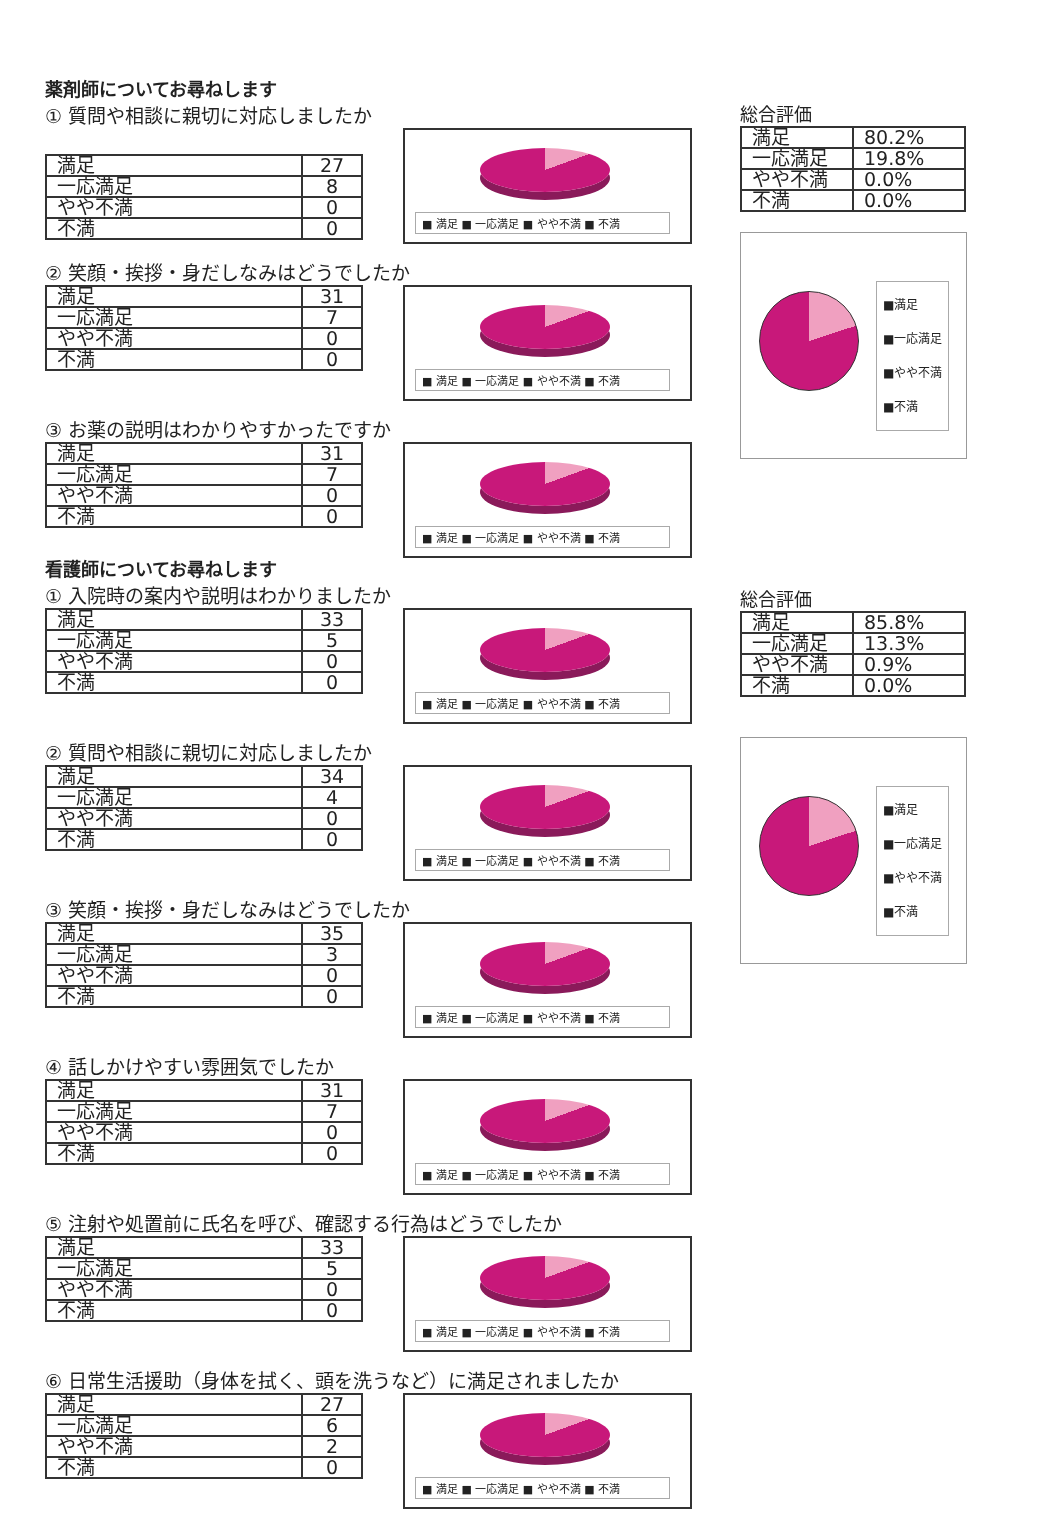薬剤師についてお尋ねします
① 質問や相談に親切に対応しましたか
| 満足 | 27 |
| 一応満足 | 8 |
| やや不満 | 0 |
| 不満 | 0 |
■ 満足 ■ 一応満足 ■ やや不満 ■ 不満
② 笑顔・挨拶・身だしなみはどうでしたか
| 満足 | 31 |
| 一応満足 | 7 |
| やや不満 | 0 |
| 不満 | 0 |
■ 満足 ■ 一応満足 ■ やや不満 ■ 不満
③ お薬の説明はわかりやすかったですか
| 満足 | 31 |
| 一応満足 | 7 |
| やや不満 | 0 |
| 不満 | 0 |
■ 満足 ■ 一応満足 ■ やや不満 ■ 不満
総合評価
| 満足 | 80.2% |
| 一応満足 | 19.8% |
| やや不満 | 0.0% |
| 不満 | 0.0% |
■満足
■一応満足
■やや不満
■不満
看護師についてお尋ねします
① 入院時の案内や説明はわかりましたか
| 満足 | 33 |
| 一応満足 | 5 |
| やや不満 | 0 |
| 不満 | 0 |
■ 満足 ■ 一応満足 ■ やや不満 ■ 不満
② 質問や相談に親切に対応しましたか
| 満足 | 34 |
| 一応満足 | 4 |
| やや不満 | 0 |
| 不満 | 0 |
■ 満足 ■ 一応満足 ■ やや不満 ■ 不満
③ 笑顔・挨拶・身だしなみはどうでしたか
| 満足 | 35 |
| 一応満足 | 3 |
| やや不満 | 0 |
| 不満 | 0 |
■ 満足 ■ 一応満足 ■ やや不満 ■ 不満
④ 話しかけやすい雰囲気でしたか
| 満足 | 31 |
| 一応満足 | 7 |
| やや不満 | 0 |
| 不満 | 0 |
■ 満足 ■ 一応満足 ■ やや不満 ■ 不満
⑤ 注射や処置前に氏名を呼び、確認する行為はどうでしたか
| 満足 | 33 |
| 一応満足 | 5 |
| やや不満 | 0 |
| 不満 | 0 |
■ 満足 ■ 一応満足 ■ やや不満 ■ 不満
⑥ 日常生活援助（身体を拭く、頭を洗うなど）に満足されましたか
| 満足 | 27 |
| 一応満足 | 6 |
| やや不満 | 2 |
| 不満 | 0 |
■ 満足 ■ 一応満足 ■ やや不満 ■ 不満
総合評価
| 満足 | 85.8% |
| 一応満足 | 13.3% |
| やや不満 | 0.9% |
| 不満 | 0.0% |
■満足
■一応満足
■やや不満
■不満